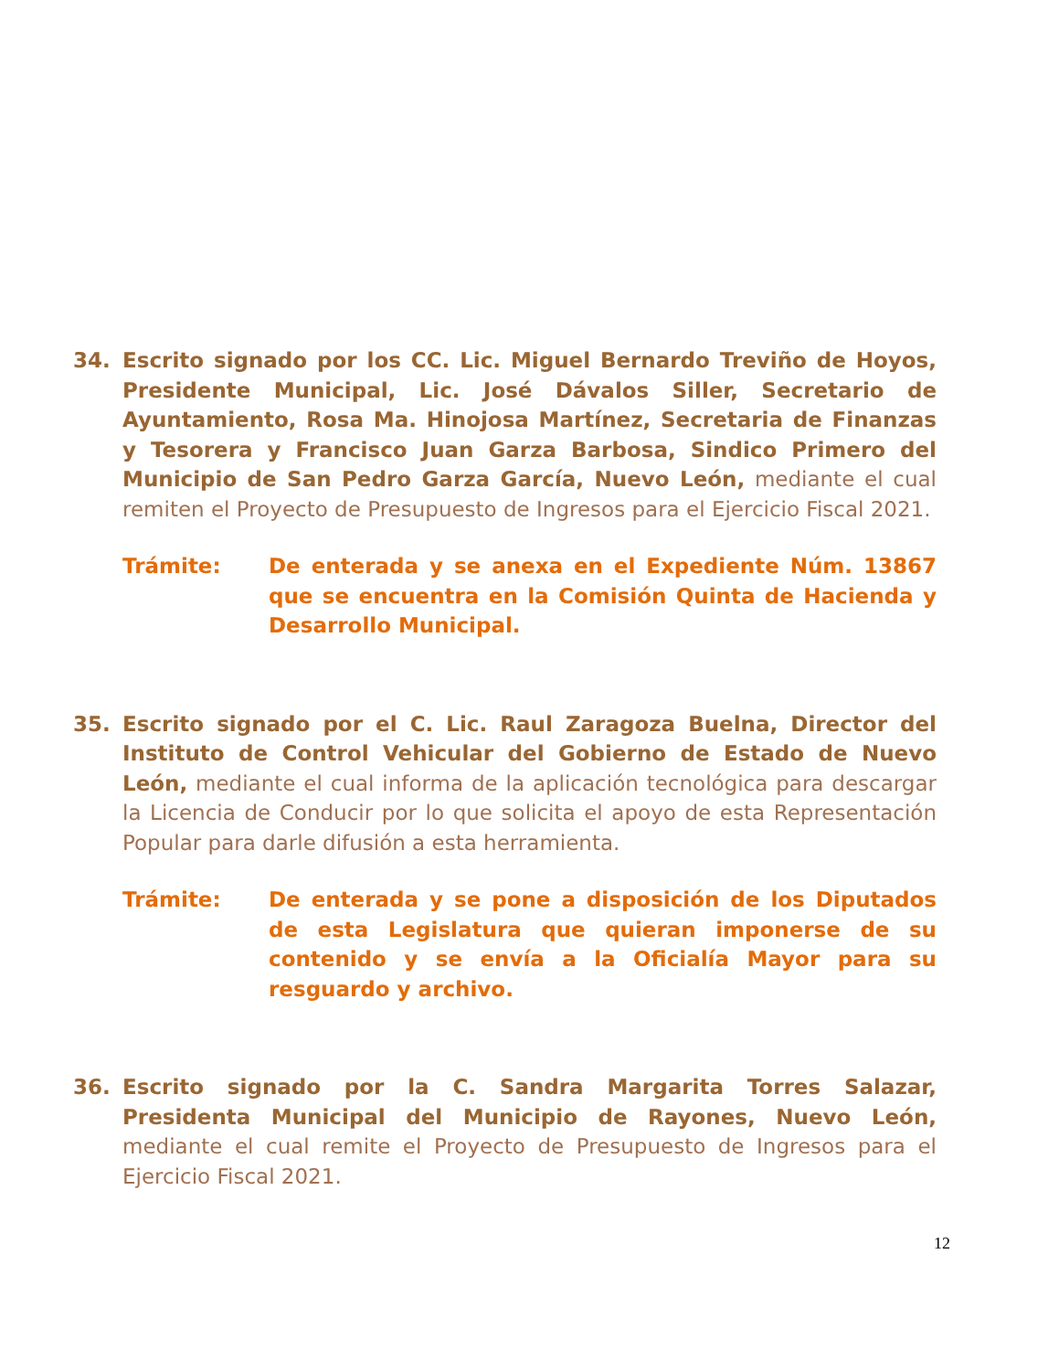34. Escrito signado por los CC. Lic. Miguel Bernardo Treviño de Hoyos, Presidente Municipal, Lic. José Dávalos Siller, Secretario de Ayuntamiento, Rosa Ma. Hinojosa Martínez, Secretaria de Finanzas y Tesorera y Francisco Juan Garza Barbosa, Sindico Primero del Municipio de San Pedro Garza García, Nuevo León, mediante el cual remiten el Proyecto de Presupuesto de Ingresos para el Ejercicio Fiscal 2021.
Trámite: De enterada y se anexa en el Expediente Núm. 13867 que se encuentra en la Comisión Quinta de Hacienda y Desarrollo Municipal.
35. Escrito signado por el C. Lic. Raul Zaragoza Buelna, Director del Instituto de Control Vehicular del Gobierno de Estado de Nuevo León, mediante el cual informa de la aplicación tecnológica para descargar la Licencia de Conducir por lo que solicita el apoyo de esta Representación Popular para darle difusión a esta herramienta.
Trámite: De enterada y se pone a disposición de los Diputados de esta Legislatura que quieran imponerse de su contenido y se envía a la Oficialía Mayor para su resguardo y archivo.
36. Escrito signado por la C. Sandra Margarita Torres Salazar, Presidenta Municipal del Municipio de Rayones, Nuevo León, mediante el cual remite el Proyecto de Presupuesto de Ingresos para el Ejercicio Fiscal 2021.
12